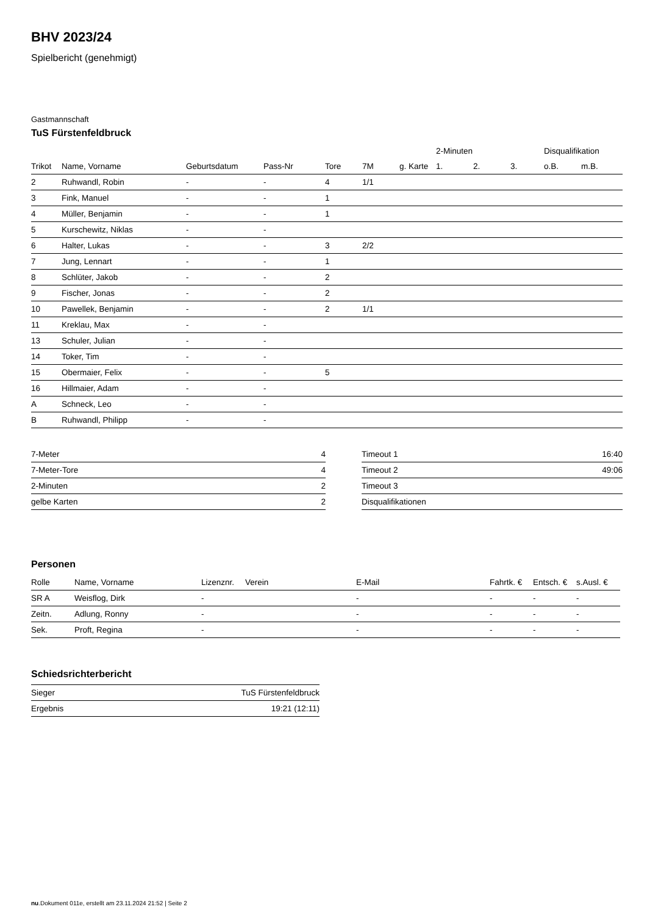BHV 2023/24
Spielbericht (genehmigt)
Gastmannschaft
TuS Fürstenfeldbruck
| | | | | | | | 2-Minuten | | | Disqualifikation | |
| --- | --- | --- | --- | --- | --- | --- | --- | --- | --- | --- | --- |
| Trikot | Name, Vorname | Geburtsdatum | Pass-Nr | Tore | 7M | g. Karte | 1. | 2. | 3. | o.B. | m.B. |
| 2 | Ruhwandl, Robin | - | - | 4 | 1/1 | | | | | | |
| 3 | Fink, Manuel | - | - | 1 | | | | | | | |
| 4 | Müller, Benjamin | - | - | 1 | | | | | | | |
| 5 | Kurschewitz, Niklas | - | - | | | | | | | | |
| 6 | Halter, Lukas | - | - | 3 | 2/2 | | | | | | |
| 7 | Jung, Lennart | - | - | 1 | | | | | | | |
| 8 | Schlüter, Jakob | - | - | 2 | | | | | | | |
| 9 | Fischer, Jonas | - | - | 2 | | | | | | | |
| 10 | Pawellek, Benjamin | - | - | 2 | 1/1 | | | | | | |
| 11 | Kreklau, Max | - | - | | | | | | | | |
| 13 | Schuler, Julian | - | - | | | | | | | | |
| 14 | Toker, Tim | - | - | | | | | | | | |
| 15 | Obermaier, Felix | - | - | 5 | | | | | | | |
| 16 | Hillmaier, Adam | - | - | | | | | | | | |
| A | Schneck, Leo | - | - | | | | | | | | |
| B | Ruhwandl, Philipp | - | - | | | | | | | | |
| 7-Meter | 4 |
| 7-Meter-Tore | 4 |
| 2-Minuten | 2 |
| gelbe Karten | 2 |
| Timeout 1 | 16:40 |
| Timeout 2 | 49:06 |
| Timeout 3 | |
| Disqualifikationen | |
Personen
| Rolle | Name, Vorname | Lizenznr. | Verein | E-Mail | Fahrtk. € | Entsch. € | s.Ausl. € |
| --- | --- | --- | --- | --- | --- | --- | --- |
| SR A | Weisflog, Dirk | - | | - | - | - | - |
| Zeitn. | Adlung, Ronny | - | | - | - | - | - |
| Sek. | Proft, Regina | - | | - | - | - | - |
Schiedsrichterbericht
| Sieger | TuS Fürstenfeldbruck |
| Ergebnis | 19:21 (12:11) |
nu.Dokument 011e, erstellt am 23.11.2024 21:52 | Seite 2